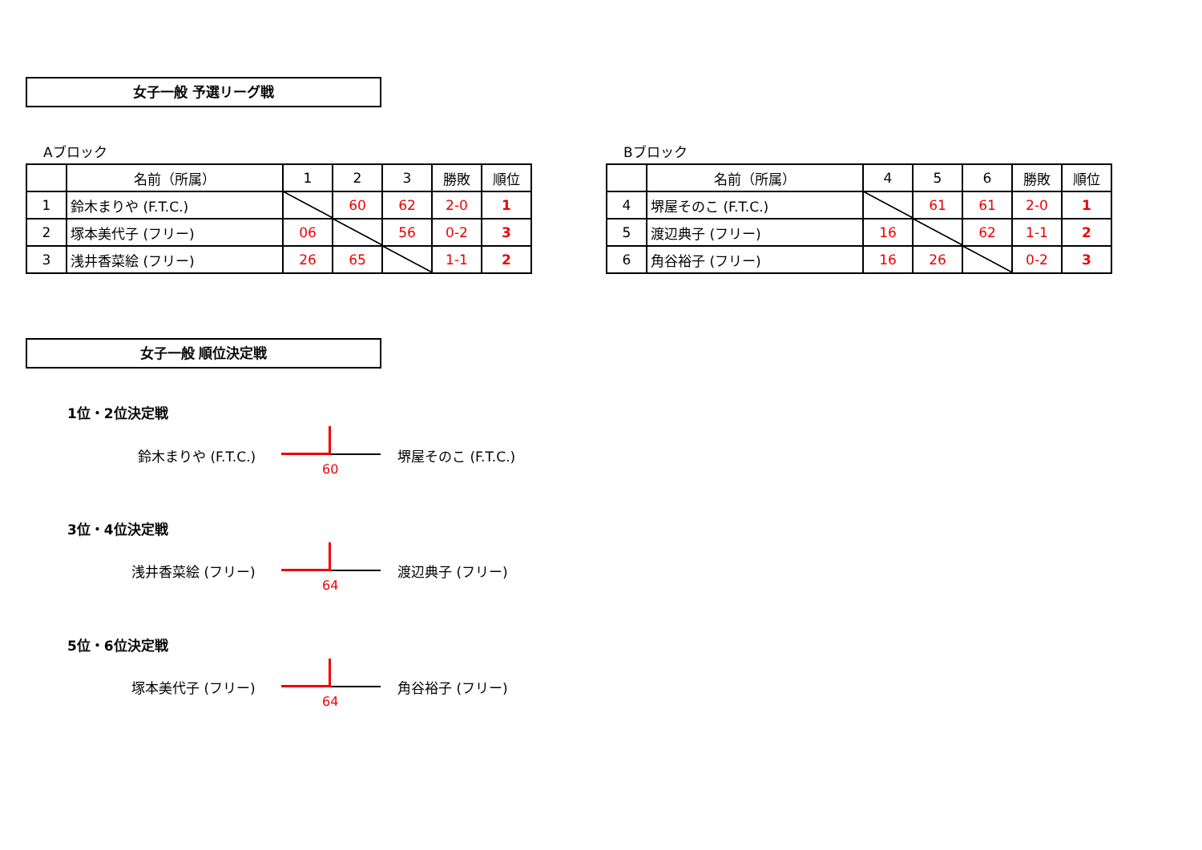女子一般 予選リーグ戦
Aブロック Bブロック
| | 名前（所属） | 1 | 2 | 3 | 勝敗 | 順位 |
| --- | --- | --- | --- | --- | --- | --- |
| 1 | 鈴木まりや (F.T.C.) | | 60 | 62 | 2-0 | 1 |
| 2 | 塚本美代子 (フリー) | 06 | | 56 | 0-2 | 3 |
| 3 | 浅井香菜絵 (フリー) | 26 | 65 | | 1-1 | 2 |
| | 名前（所属） | 4 | 5 | 6 | 勝敗 | 順位 |
| --- | --- | --- | --- | --- | --- | --- |
| 4 | 堺屋そのこ (F.T.C.) | | 61 | 61 | 2-0 | 1 |
| 5 | 渡辺典子 (フリー) | 16 | | 62 | 1-1 | 2 |
| 6 | 角谷裕子 (フリー) | 16 | 26 | | 0-2 | 3 |
女子一般 順位決定戦
1位・2位決定戦
鈴木まりや (F.T.C.) 堺屋そのこ (F.T.C.)
60
3位・4位決定戦
浅井香菜絵 (フリー) 渡辺典子 (フリー)
64
5位・6位決定戦
塚本美代子 (フリー) 角谷裕子 (フリー)
64